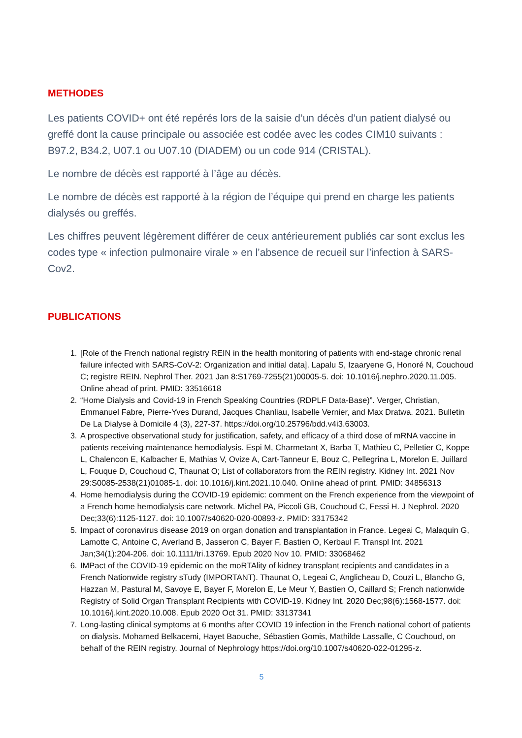METHODES
Les patients COVID+ ont été repérés lors de la saisie d’un décès d’un patient dialysé ou greffé dont la cause principale ou associée est codée avec les codes CIM10 suivants : B97.2, B34.2, U07.1 ou U07.10 (DIADEM) ou un code 914 (CRISTAL).
Le nombre de décès est rapporté à l’âge au décès.
Le nombre de décès est rapporté à la région de l’équipe qui prend en charge les patients dialysés ou greffés.
Les chiffres peuvent légèrement différer de ceux antérieurement publiés car sont exclus les codes type « infection pulmonaire virale » en l’absence de recueil sur l’infection à SARS-Cov2.
PUBLICATIONS
1. [Role of the French national registry REIN in the health monitoring of patients with end-stage chronic renal failure infected with SARS-CoV-2: Organization and initial data]. Lapalu S, Izaaryene G, Honoré N, Couchoud C; registre REIN. Nephrol Ther. 2021 Jan 8:S1769-7255(21)00005-5. doi: 10.1016/j.nephro.2020.11.005. Online ahead of print. PMID: 33516618
2. “Home Dialysis and Covid-19 in French Speaking Countries (RDPLF Data-Base)”. Verger, Christian, Emmanuel Fabre, Pierre-Yves Durand, Jacques Chanliau, Isabelle Vernier, and Max Dratwa. 2021. Bulletin De La Dialyse à Domicile 4 (3), 227-37. https://doi.org/10.25796/bdd.v4i3.63003.
3. A prospective observational study for justification, safety, and efficacy of a third dose of mRNA vaccine in patients receiving maintenance hemodialysis. Espi M, Charmetant X, Barba T, Mathieu C, Pelletier C, Koppe L, Chalencon E, Kalbacher E, Mathias V, Ovize A, Cart-Tanneur E, Bouz C, Pellegrina L, Morelon E, Juillard L, Fouque D, Couchoud C, Thaunat O; List of collaborators from the REIN registry. Kidney Int. 2021 Nov 29:S0085-2538(21)01085-1. doi: 10.1016/j.kint.2021.10.040. Online ahead of print. PMID: 34856313
4. Home hemodialysis during the COVID-19 epidemic: comment on the French experience from the viewpoint of a French home hemodialysis care network. Michel PA, Piccoli GB, Couchoud C, Fessi H. J Nephrol. 2020 Dec;33(6):1125-1127. doi: 10.1007/s40620-020-00893-z. PMID: 33175342
5. Impact of coronavirus disease 2019 on organ donation and transplantation in France. Legeai C, Malaquin G, Lamotte C, Antoine C, Averland B, Jasseron C, Bayer F, Bastien O, Kerbaul F. Transpl Int. 2021 Jan;34(1):204-206. doi: 10.1111/tri.13769. Epub 2020 Nov 10. PMID: 33068462
6. IMPact of the COVID-19 epidemic on the moRTAlity of kidney transplant recipients and candidates in a French Nationwide registry sTudy (IMPORTANT). Thaunat O, Legeai C, Anglicheau D, Couzi L, Blancho G, Hazzan M, Pastural M, Savoye E, Bayer F, Morelon E, Le Meur Y, Bastien O, Caillard S; French nationwide Registry of Solid Organ Transplant Recipients with COVID-19. Kidney Int. 2020 Dec;98(6):1568-1577. doi: 10.1016/j.kint.2020.10.008. Epub 2020 Oct 31. PMID: 33137341
7. Long-lasting clinical symptoms at 6 months after COVID 19 infection in the French national cohort of patients on dialysis. Mohamed Belkacemi, Hayet Baouche, Sébastien Gomis, Mathilde Lassalle, C Couchoud, on behalf of the REIN registry. Journal of Nephrology https://doi.org/10.1007/s40620-022-01295-z.
5